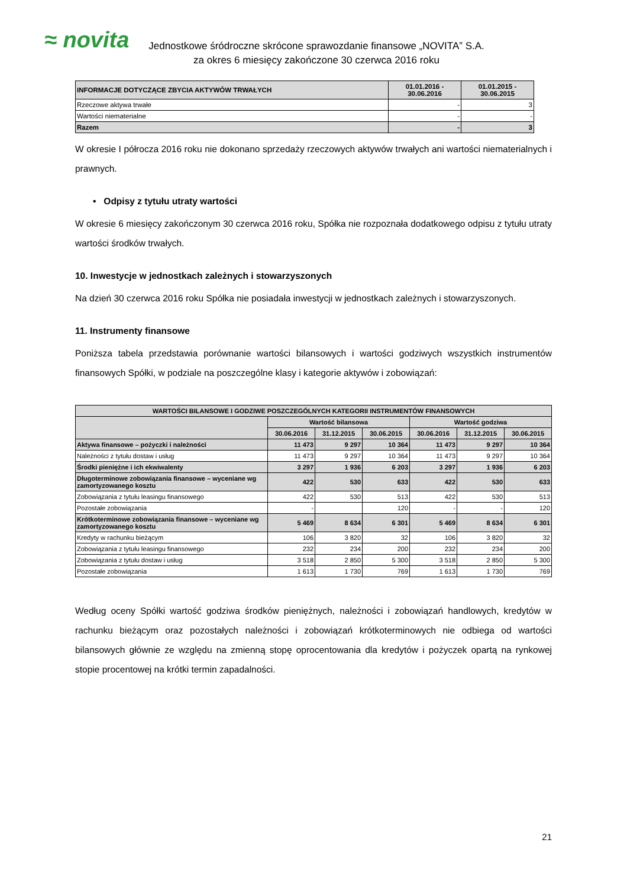≈ novita
Jednostkowe śródroczne skrócone sprawozdanie finansowe „NOVITA” S.A.
za okres 6 miesięcy zakończone 30 czerwca 2016 roku
| INFORMACJE DOTYCZĄCE ZBYCIA AKTYWÓW TRWAŁYCH | 01.01.2016 - 30.06.2016 | 01.01.2015 - 30.06.2015 |
| --- | --- | --- |
| Rzeczowe aktywa trwałe | - | 3 |
| Wartości niematerialne | - | - |
| Razem | - | 3 |
W okresie I półrocza 2016 roku nie dokonano sprzedaży rzeczowych aktywów trwałych ani wartości niematerialnych i prawnych.
• Odpisy z tytułu utraty wartości
W okresie 6 miesięcy zakończonym 30 czerwca 2016 roku, Spółka nie rozpoznała dodatkowego odpisu z tytułu utraty wartości środków trwałych.
10. Inwestycje w jednostkach zależnych i stowarzyszonych
Na dzień 30 czerwca 2016 roku Spółka nie posiadała inwestycji w jednostkach zależnych i stowarzyszonych.
11. Instrumenty finansowe
Poniższa tabela przedstawia porównanie wartości bilansowych i wartości godziwych wszystkich instrumentów finansowych Spółki, w podziale na poszczególne klasy i kategorie aktywów i zobowiązań:
| WARTOŚCI BILANSOWE I GODZIWE POSZCZEGÓLNYCH KATEGORII INSTRUMENTÓW FINANSOWYCH | | | | | | |
| --- | --- | --- | --- | --- | --- | --- |
| | Wartość bilansowa | | | Wartość godziwa | | |
| | 30.06.2016 | 31.12.2015 | 30.06.2015 | 30.06.2016 | 31.12.2015 | 30.06.2015 |
| Aktywa finansowe – pożyczki i należności | 11 473 | 9 297 | 10 364 | 11 473 | 9 297 | 10 364 |
| Należności z tytułu dostaw i usług | 11 473 | 9 297 | 10 364 | 11 473 | 9 297 | 10 364 |
| Środki pieniężne i ich ekwiwalenty | 3 297 | 1 936 | 6 203 | 3 297 | 1 936 | 6 203 |
| Długoterminowe zobowiązania finansowe – wyceniane wg zamortyzowanego kosztu | 422 | 530 | 633 | 422 | 530 | 633 |
| Zobowiązania z tytułu leasingu finansowego | 422 | 530 | 513 | 422 | 530 | 513 |
| Pozostałe zobowiązania | - | | 120 | - | - | 120 |
| Krótkoterminowe zobowiązania finansowe – wyceniane wg zamortyzowanego kosztu | 5 469 | 8 634 | 6 301 | 5 469 | 8 634 | 6 301 |
| Kredyty w rachunku bieżącym | 106 | 3 820 | 32 | 106 | 3 820 | 32 |
| Zobowiązania z tytułu leasingu finansowego | 232 | 234 | 200 | 232 | 234 | 200 |
| Zobowiązania z tytułu dostaw i usług | 3 518 | 2 850 | 5 300 | 3 518 | 2 850 | 5 300 |
| Pozostałe zobowiązania | 1 613 | 1 730 | 769 | 1 613 | 1 730 | 769 |
Według oceny Spółki wartość godziwa środków pieniężnych, należności i zobowiązań handlowych, kredytów w rachunku bieżącym oraz pozostałych należności i zobowiązań krótkoterminowych nie odbiega od wartości bilansowych głównie ze względu na zmienną stopę oprocentowania dla kredytów i pożyczek opartą na rynkowej stopie procentowej na krótki termin zapadalności.
21